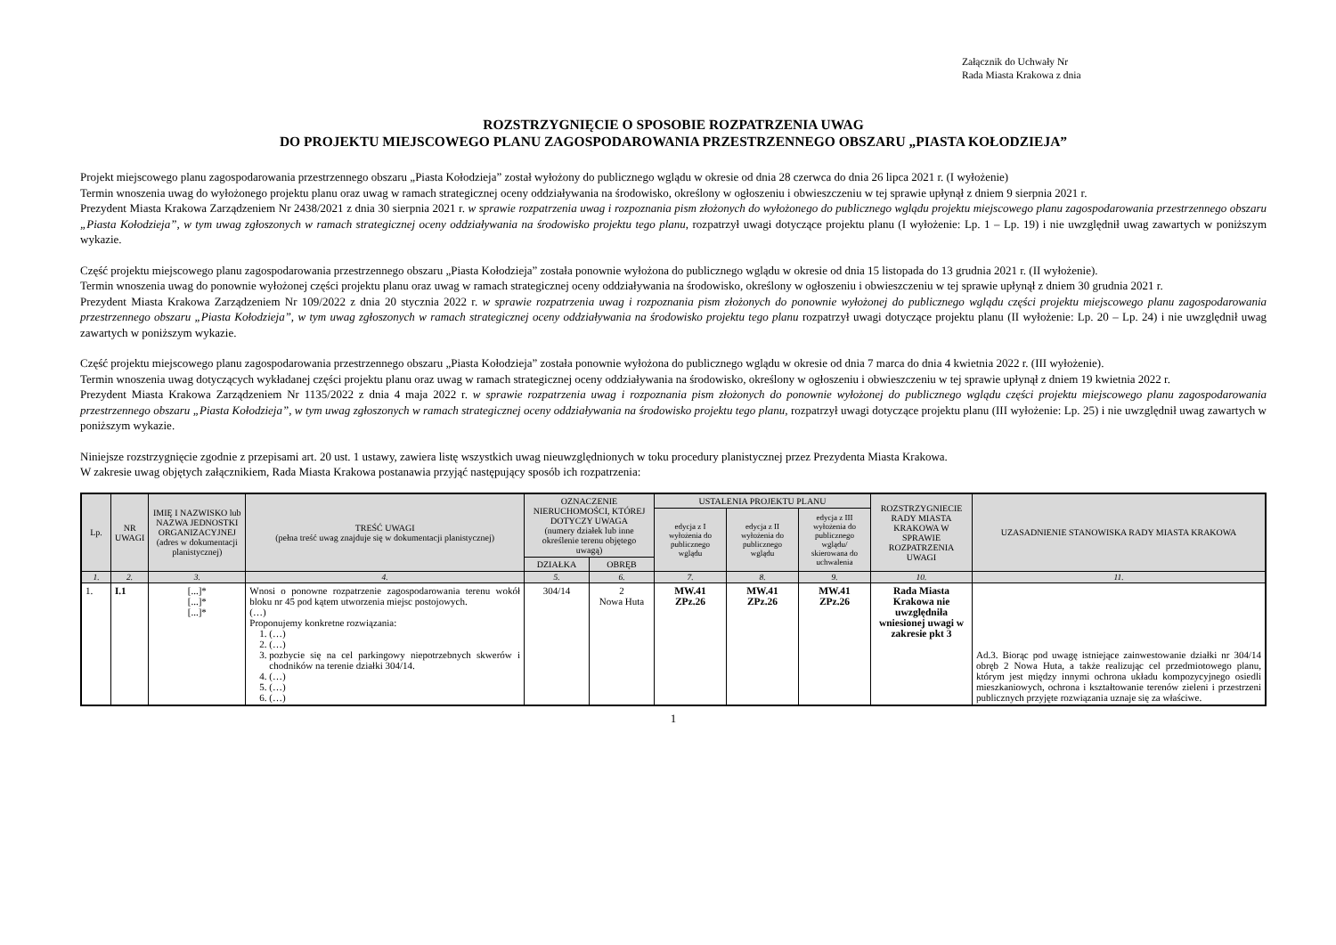Załącznik do Uchwały Nr
Rada Miasta Krakowa z dnia
ROZSTRZYGNIĘCIE O SPOSOBIE ROZPATRZENIA UWAG
DO PROJEKTU MIEJSCOWEGO PLANU ZAGOSPODAROWANIA PRZESTRZENNEGO OBSZARU „PIASTA KOŁODZIEJA”
Projekt miejscowego planu zagospodarowania przestrzennego obszaru „Piasta Kołodzieja” został wyłożony do publicznego wglądu w okresie od dnia 28 czerwca do dnia 26 lipca 2021 r. (I wyłożenie)
Termin wnoszenia uwag do wyłożonego projektu planu oraz uwag w ramach strategicznej oceny oddziaływania na środowisko, określony w ogłoszeniu i obwieszczeniu w tej sprawie upłynął z dniem 9 sierpnia 2021 r.
Prezydent Miasta Krakowa Zarządzeniem Nr 2438/2021 z dnia 30 sierpnia 2021 r. w sprawie rozpatrzenia uwag i rozpoznania pism złożonych do wyłożonego do publicznego wglądu projektu miejscowego planu zagospodarowania przestrzennego obszaru „Piasta Kołodzieja”, w tym uwag zgłoszonych w ramach strategicznej oceny oddziaływania na środowisko projektu tego planu, rozpatrzył uwagi dotyczące projektu planu (I wyłożenie: Lp. 1 – Lp. 19) i nie uwzględnił uwag zawartych w poniższym wykazie.
Część projektu miejscowego planu zagospodarowania przestrzennego obszaru „Piasta Kołodzieja” została ponownie wyłożona do publicznego wglądu w okresie od dnia 15 listopada do 13 grudnia 2021 r. (II wyłożenie).
Termin wnoszenia uwag do ponownie wyłożonej części projektu planu oraz uwag w ramach strategicznej oceny oddziaływania na środowisko, określony w ogłoszeniu i obwieszczeniu w tej sprawie upłynął z dniem 30 grudnia 2021 r.
Prezydent Miasta Krakowa Zarządzeniem Nr 109/2022 z dnia 20 stycznia 2022 r. w sprawie rozpatrzenia uwag i rozpoznania pism złożonych do ponownie wyłożonej do publicznego wglądu części projektu miejscowego planu zagospodarowania przestrzennego obszaru „Piasta Kołodzieja”, w tym uwag zgłoszonych w ramach strategicznej oceny oddziaływania na środowisko projektu tego planu rozpatrzył uwagi dotyczące projektu planu (II wyłożenie: Lp. 20 – Lp. 24) i nie uwzględnił uwag zawartych w poniższym wykazie.
Część projektu miejscowego planu zagospodarowania przestrzennego obszaru „Piasta Kołodzieja” została ponownie wyłożona do publicznego wglądu w okresie od dnia 7 marca do dnia 4 kwietnia 2022 r. (III wyłożenie).
Termin wnoszenia uwag dotyczących wykładanej części projektu planu oraz uwag w ramach strategicznej oceny oddziaływania na środowisko, określony w ogłoszeniu i obwieszczeniu w tej sprawie upłynął z dniem 19 kwietnia 2022 r.
Prezydent Miasta Krakowa Zarządzeniem Nr 1135/2022 z dnia 4 maja 2022 r. w sprawie rozpatrzenia uwag i rozpoznania pism złożonych do ponownie wyłożonej do publicznego wglądu części projektu miejscowego planu zagospodarowania przestrzennego obszaru „Piasta Kołodzieja”, w tym uwag zgłoszonych w ramach strategicznej oceny oddziaływania na środowisko projektu tego planu, rozpatrzył uwagi dotyczące projektu planu (III wyłożenie: Lp. 25) i nie uwzględnił uwag zawartych w poniższym wykazie.
Niniejsze rozstrzygnięcie zgodnie z przepisami art. 20 ust. 1 ustawy, zawiera listę wszystkich uwag nieuwzględnionych w toku procedury planistycznej przez Prezydenta Miasta Krakowa.
W zakresie uwag objętych załącznikiem, Rada Miasta Krakowa postanawia przyjąć następujący sposób ich rozpatrzenia:
| Lp. | NR UWAGI | IMIĘ I NAZWISKO lub NAZWA JEDNOSTKI ORGANIZACYJNEJ (adres w dokumentacji planistycznej) | TREŚĆ UWAGI (pełna treść uwag znajduje się w dokumentacji planistycznej) | OZNACZENIE NIERUCHOMOŚCI, KTÓREJ DOTYCZY UWAGA (numery działek lub inne określenie terenu objętego uwagą) | | USTALENIA PROJEKTU PLANU | | | ROZSTRZYGNIECIE RADY MIASTA KRAKOWA W SPRAWIE ROZPATRZENIA UWAGI | UZASADNIENIE STANOWISKA RADY MIASTA KRAKOWA |
| --- | --- | --- | --- | --- | --- | --- | --- | --- | --- | --- |
| | | | | | | edycja z I wyłożenia do publicznego wglądu | edycja z II wyłożenia do publicznego wglądu | edycja z III wyłożenia do publicznego wglądu/ skierowana do uchwalenia | | |
| | | | | DZIAŁKA | OBRĘB | | | | | |
| 1. | 2. | 3. | 4. | 5. | 6. | 7. | 8. | 9. | 10. | 11. |
| 1. | I.1 | [...]* [...]* [...]* | Wnosi o ponowne rozpatrzenie zagospodarowania terenu wokół bloku nr 45 pod kątem utworzenia miejsc postojowych. (…) Proponujemy konkretne rozwiązania: 1. (…) 2. (…) 3. pozbycie się na cel parkingowy niepotrzebnych skwerów i chodników na terenie działki 304/14. 4. (…) 5. (…) 6. (…) | 304/14 | 2 Nowa Huta | MW.41 ZPz.26 | MW.41 ZPz.26 | MW.41 ZPz.26 | Rada Miasta Krakowa nie uwzględniła wniesionej uwagi w zakresie pkt 3 | Ad.3. Biorąc pod uwagę istniejące zainwestowanie działki nr 304/14 obręb 2 Nowa Huta, a także realizując cel przedmiotowego planu, którym jest między innymi ochrona układu kompozycyjnego osiedli mieszkaniowych, ochrona i kształtowanie terenów zieleni i przestrzeni publicznych przyjęte rozwiązania uznaje się za właściwe. |
1